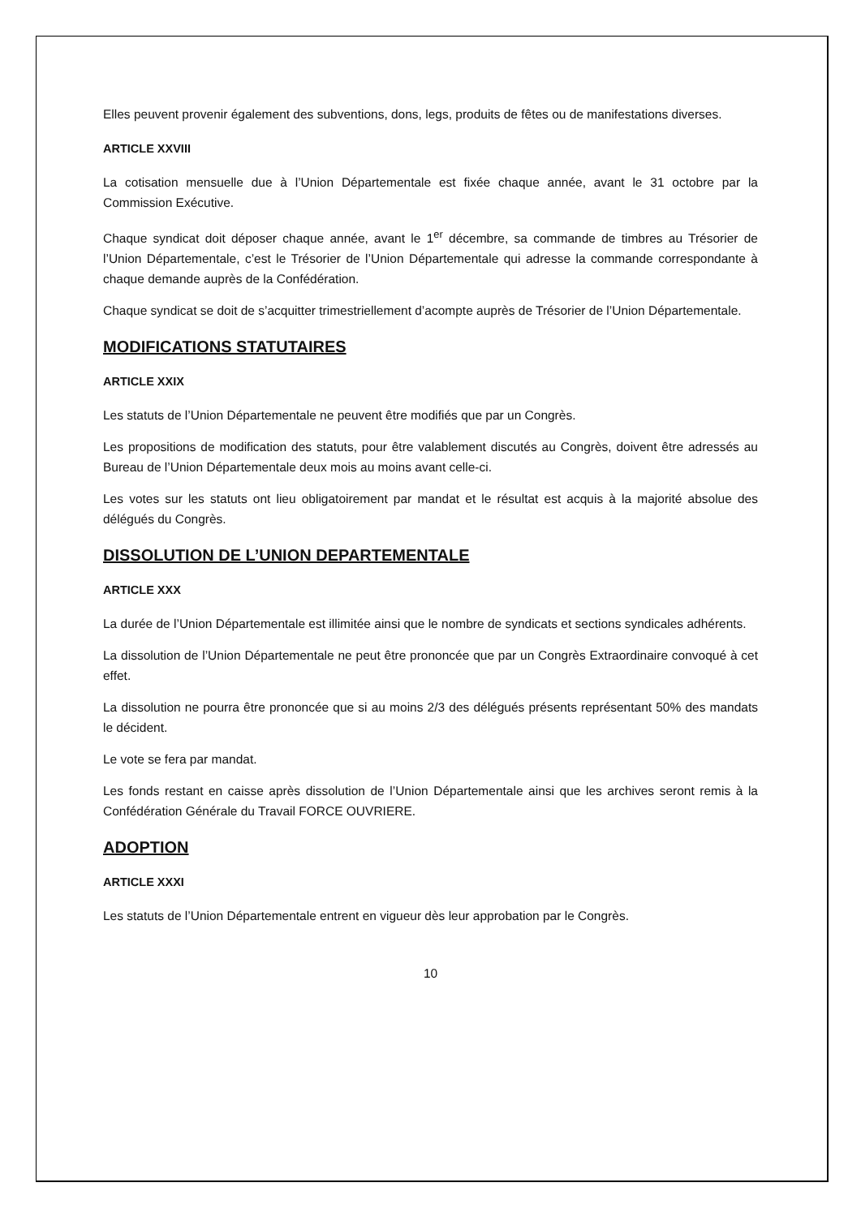Elles peuvent provenir également des subventions, dons, legs, produits de fêtes ou de manifestations diverses.
ARTICLE XXVIII
La cotisation mensuelle due à l’Union Départementale est fixée chaque année, avant le 31 octobre par la Commission Exécutive.
Chaque syndicat doit déposer chaque année, avant le 1<sup>er</sup> décembre, sa commande de timbres au Trésorier de l’Union Départementale, c’est le Trésorier de l’Union Départementale qui adresse la commande correspondante à chaque demande auprès de la Confédération.
Chaque syndicat se doit de s’acquitter trimestriellement d’acompte auprès de Trésorier de l’Union Départementale.
MODIFICATIONS STATUTAIRES
ARTICLE XXIX
Les statuts de l’Union Départementale ne peuvent être modifiés que par un Congrès.
Les propositions de modification des statuts, pour être valablement discutés au Congrès, doivent être adressés au Bureau de l’Union Départementale deux mois au moins avant celle-ci.
Les votes sur les statuts ont lieu obligatoirement par mandat et le résultat est acquis à la majorité absolue des délégués du Congrès.
DISSOLUTION DE L’UNION DEPARTEMENTALE
ARTICLE XXX
La durée de l’Union Départementale est illimitée ainsi que le nombre de syndicats et sections syndicales adhérents.
La dissolution de l’Union Départementale ne peut être prononcée que par un Congrès Extraordinaire convoqué à cet effet.
La dissolution ne pourra être prononcée que si au moins 2/3 des délégués présents représentant 50% des mandats le décident.
Le vote se fera par mandat.
Les fonds restant en caisse après dissolution de l’Union Départementale ainsi que les archives seront remis à la Confédération Générale du Travail FORCE OUVRIERE.
ADOPTION
ARTICLE XXXI
Les statuts de l’Union Départementale entrent en vigueur dès leur approbation par le Congrès.
10